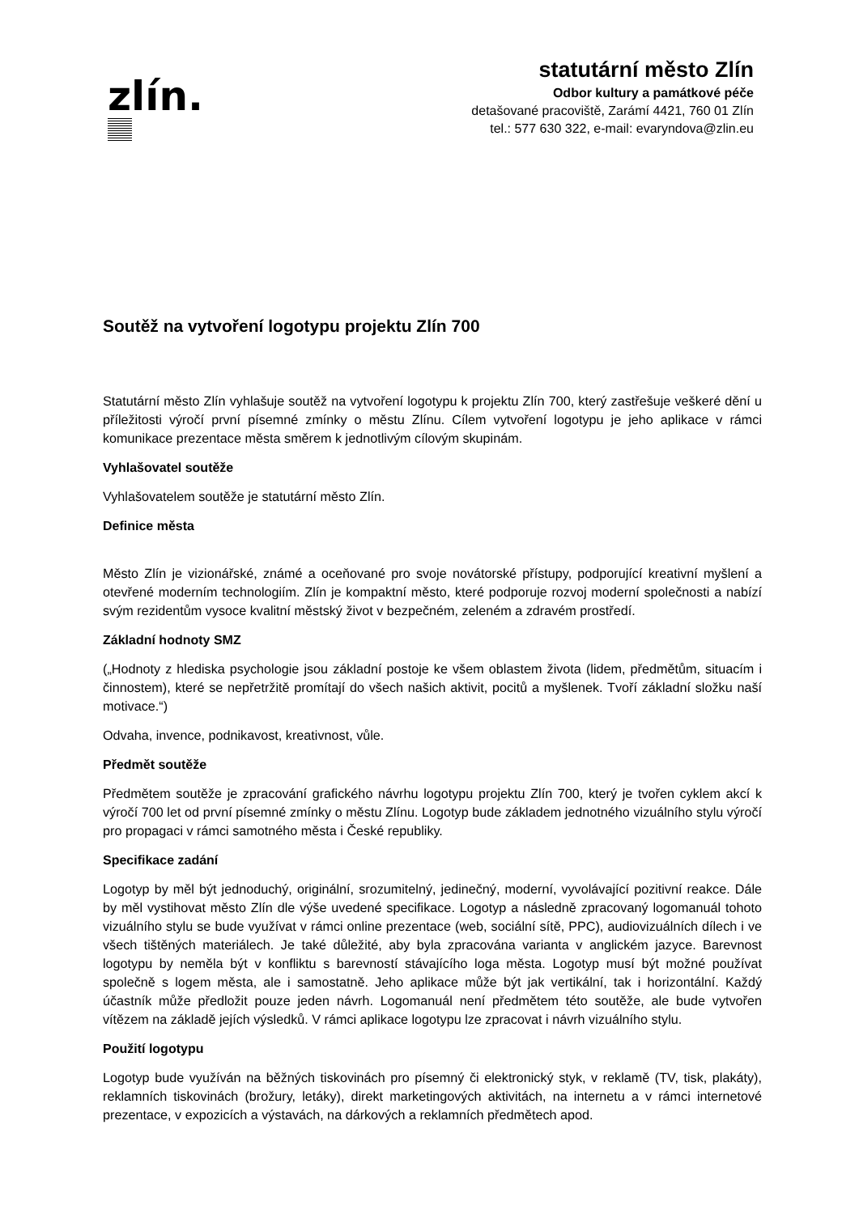zlín.
statutární město Zlín
Odbor kultury a památkové péče
detašované pracoviště, Zarámí 4421, 760 01 Zlín
tel.: 577 630 322, e-mail: evaryndova@zlin.eu
Soutěž na vytvoření logotypu projektu Zlín 700
Statutární město Zlín vyhlašuje soutěž na vytvoření logotypu k projektu Zlín 700, který zastřešuje veškeré dění u příležitosti výročí první písemné zmínky o městu Zlínu. Cílem vytvoření logotypu je jeho aplikace v rámci komunikace prezentace města směrem k jednotlivým cílovým skupinám.
Vyhlašovatel soutěže
Vyhlašovatelem soutěže je statutární město Zlín.
Definice města
Město Zlín je vizionářské, známé a oceňované pro svoje novátorské přístupy, podporující kreativní myšlení a otevřené moderním technologiím. Zlín je kompaktní město, které podporuje rozvoj moderní společnosti a nabízí svým rezidentům vysoce kvalitní městský život v bezpečném, zeleném a zdravém prostředí.
Základní hodnoty SMZ
(„Hodnoty z hlediska psychologie jsou základní postoje ke všem oblastem života (lidem, předmětům, situacím i činnostem), které se nepřetržitě promítají do všech našich aktivit, pocitů a myšlenek. Tvoří základní složku naší motivace.“)
Odvaha, invence, podnikavost, kreativnost, vůle.
Předmět soutěže
Předmětem soutěže je zpracování grafického návrhu logotypu projektu Zlín 700, který je tvořen cyklem akcí k výročí 700 let od první písemné zmínky o městu Zlínu. Logotyp bude základem jednotného vizuálního stylu výročí pro propagaci v rámci samotného města i České republiky.
Specifikace zadání
Logotyp by měl být jednoduchý, originální, srozumitelný, jedinečný, moderní, vyvolávající pozitivní reakce. Dále by měl vystihovat město Zlín dle výše uvedené specifikace. Logotyp a následně zpracovaný logomanuál tohoto vizuálního stylu se bude využívat v rámci online prezentace (web, sociální sítě, PPC), audiovizuálních dílech i ve všech tištěných materiálech. Je také důležité, aby byla zpracována varianta v anglickém jazyce. Barevnost logotypu by neměla být v konfliktu s barevností stávajícího loga města. Logotyp musí být možné používat společně s logem města, ale i samostatně. Jeho aplikace může být jak vertikální, tak i horizontální. Každý účastník může předložit pouze jeden návrh. Logomanuál není předmětem této soutěže, ale bude vytvořen vítězem na základě jejích výsledků. V rámci aplikace logotypu lze zpracovat i návrh vizuálního stylu.
Použití logotypu
Logotyp bude využíván na běžných tiskovinách pro písemný či elektronický styk, v reklamě (TV, tisk, plakáty), reklamních tiskovinách (brožury, letáky), direkt marketingových aktivitách, na internetu a v rámci internetové prezentace, v expozicích a výstavách, na dárkových a reklamních předmětech apod.